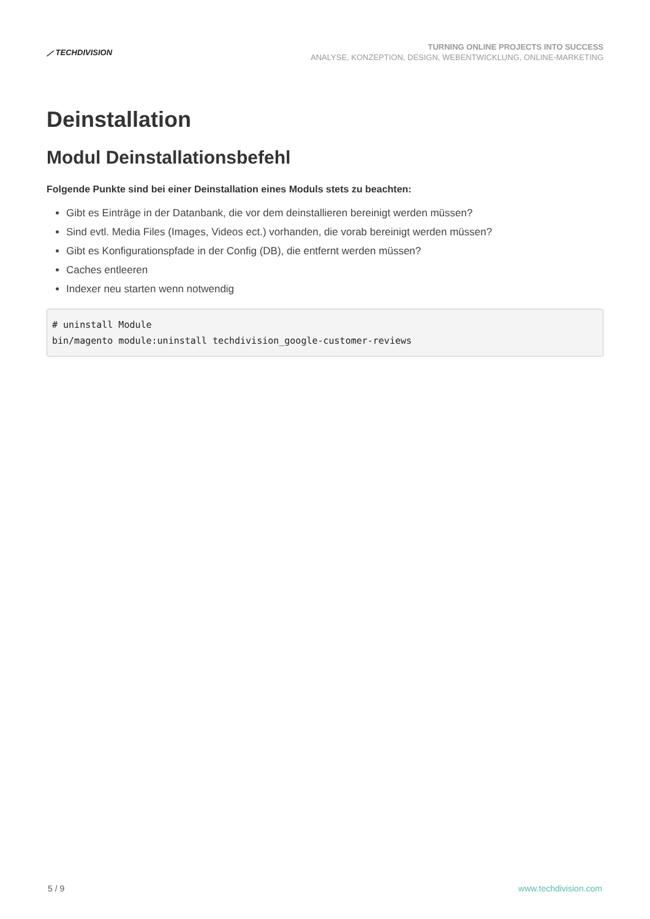⟋ TECHDIVISION
TURNING ONLINE PROJECTS INTO SUCCESS
ANALYSE, KONZEPTION, DESIGN, WEBENTWICKLUNG, ONLINE-MARKETING
Deinstallation
Modul Deinstallationsbefehl
Folgende Punkte sind bei einer Deinstallation eines Moduls stets zu beachten:
Gibt es Einträge in der Datanbank, die vor dem deinstallieren bereinigt werden müssen?
Sind evtl. Media Files (Images, Videos ect.) vorhanden, die vorab bereinigt werden müssen?
Gibt es Konfigurationspfade in der Config (DB), die entfernt werden müssen?
Caches entleeren
Indexer neu starten wenn notwendig
# uninstall Module
bin/magento module:uninstall techdivision_google-customer-reviews
5 / 9 www.techdivision.com